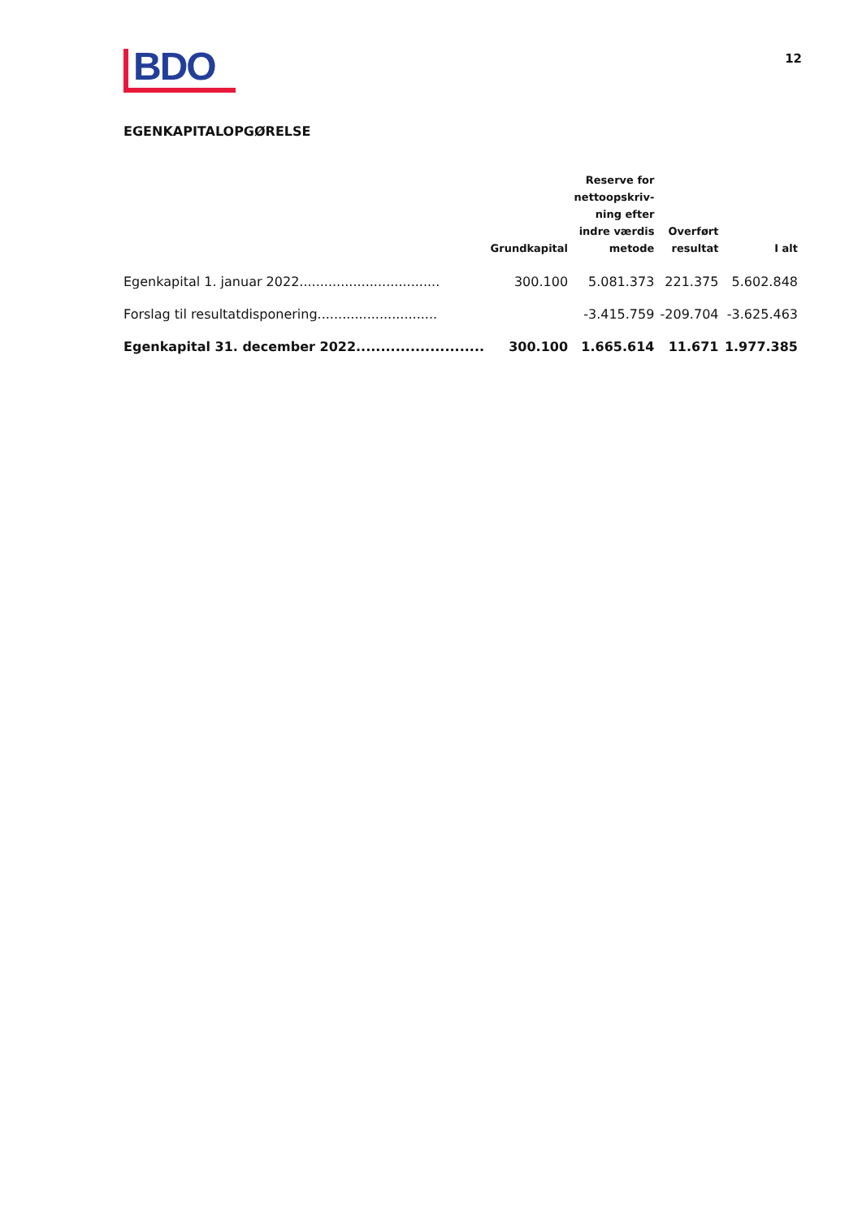BDO
12
EGENKAPITALOPGØRELSE
| | Grundkapital | Reserve for nettoopskriv- ning efter indre værdis metode | Overført resultat | I alt |
| --- | --- | --- | --- | --- |
| Egenkapital 1. januar 2022.................................. | 300.100 | 5.081.373 | 221.375 | 5.602.848 |
| Forslag til resultatdisponering............................. | | -3.415.759 | -209.704 | -3.625.463 |
| Egenkapital 31. december 2022.......................... | 300.100 | 1.665.614 | 11.671 | 1.977.385 |